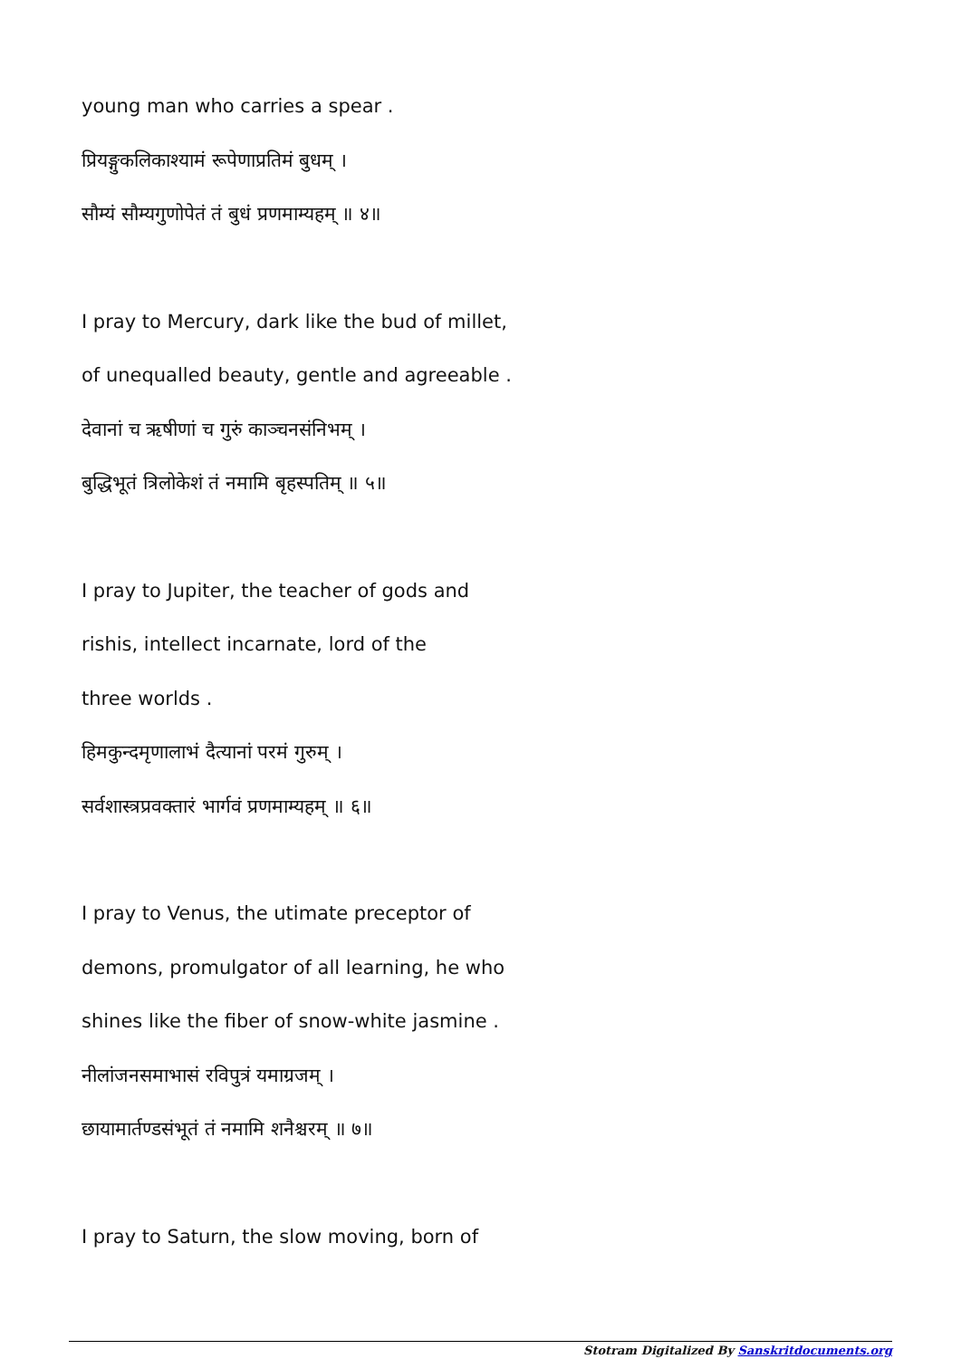young man who carries a spear .
प्रियङ्गुकलिकाश्यामं रूपेणाप्रतिमं बुधम् ।
सौम्यं सौम्यगुणोपेतं तं बुधं प्रणमाम्यहम् ॥ ४॥
I pray to Mercury, dark like the bud of millet,
of unequalled beauty, gentle and agreeable .
देवानां च ऋषीणां च गुरुं काञ्चनसंनिभम् ।
बुद्धिभूतं त्रिलोकेशं तं नमामि बृहस्पतिम् ॥ ५॥
I pray to Jupiter, the teacher of gods and
rishis, intellect incarnate, lord of the
three worlds .
हिमकुन्दमृणालाभं दैत्यानां परमं गुरुम् ।
सर्वशास्त्रप्रवक्तारं भार्गवं प्रणमाम्यहम् ॥ ६॥
I pray to Venus, the utimate preceptor of
demons, promulgator of all learning, he who
shines like the fiber of snow-white jasmine .
नीलांजनसमाभासं रविपुत्रं यमाग्रजम् ।
छायामार्तण्डसंभूतं तं नमामि शनैश्चरम् ॥ ७॥
I pray to Saturn, the slow moving, born of
Stotram Digitalized By Sanskritdocuments.org